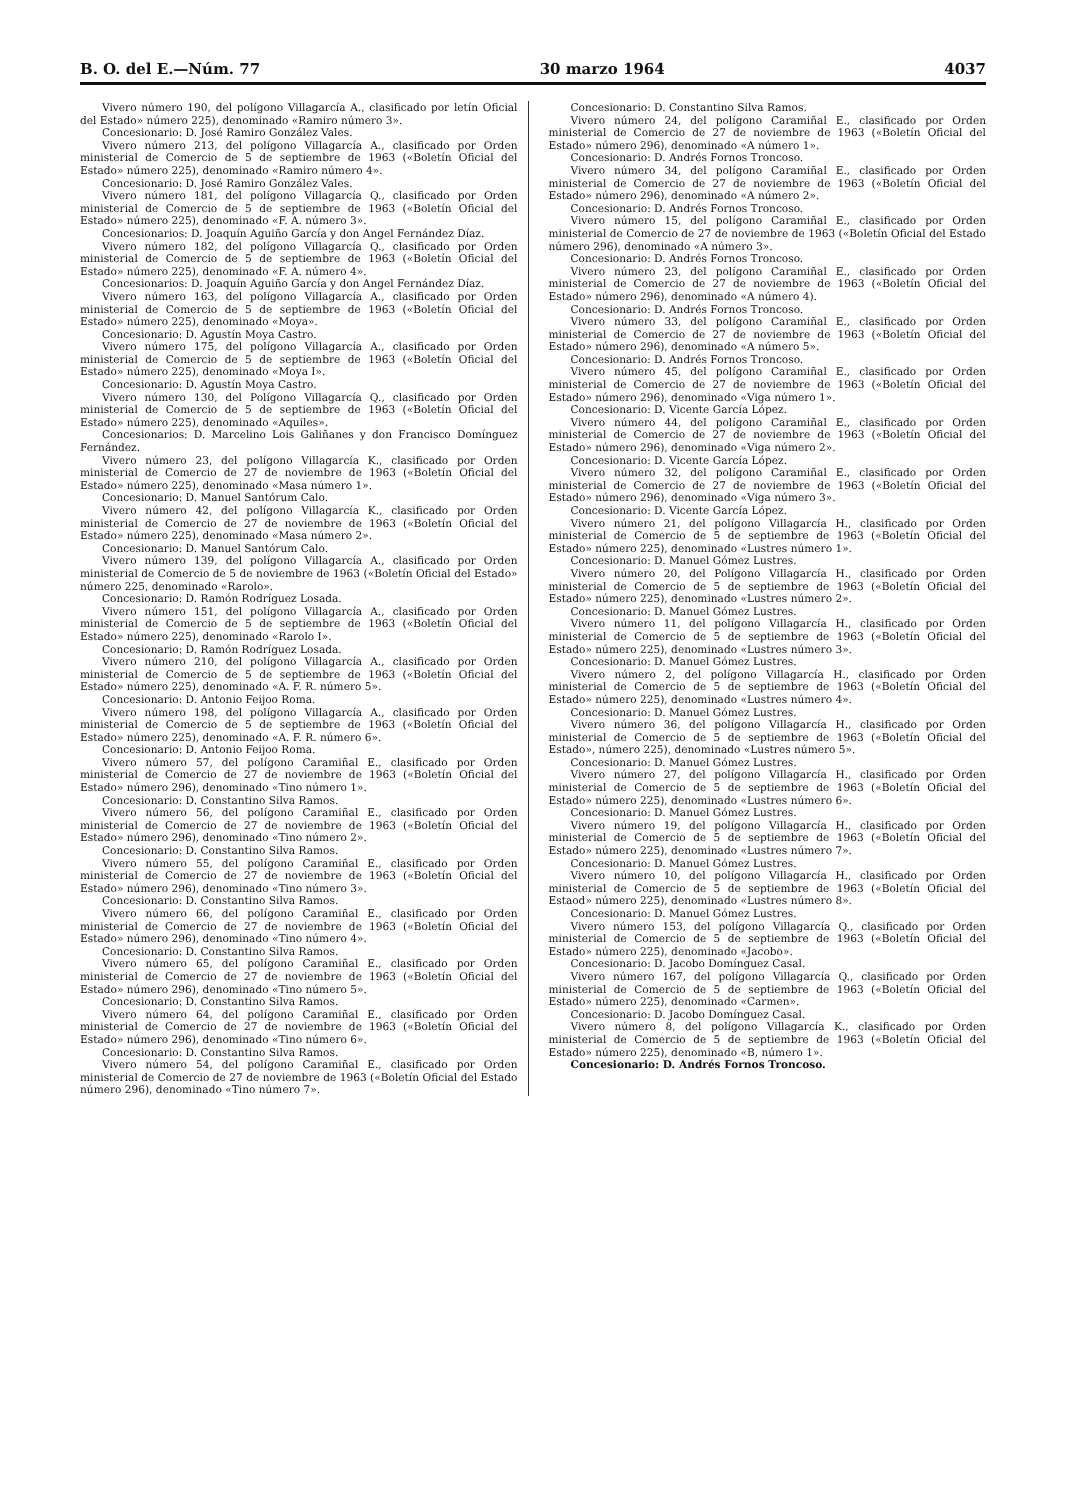B. O. del E.—Núm. 77 30 marzo 1964 4037
Vivero número 190, del polígono Villagarcía A., clasificado por letín Oficial del Estado» número 225), denominado «Ramiro número 3».
Concesionario: D. José Ramiro González Vales.
Vivero número 213, del polígono Villagarcía A., clasificado por Orden ministerial de Comercio de 5 de septiembre de 1963 («Boletín Oficial del Estado» número 225), denominado «Ramiro número 4».
Concesionario: D. José Ramiro González Vales.
Vivero número 181, del polígono Villagarcía Q., clasificado por Orden ministerial de Comercio de 5 de septiembre de 1963 («Boletín Oficial del Estado» número 225), denominado «F. A. número 3».
Concesionarios: D. Joaquín Aguiño García y don Angel Fernández Díaz.
Vivero número 182, del polígono Villagarcía Q., clasificado por Orden ministerial de Comercio de 5 de septiembre de 1963 («Boletín Oficial del Estado» número 225), denominado «F. A. número 4».
Concesionarios: D. Joaquín Aguiño García y don Angel Fernández Díaz.
Vivero número 163, del polígono Villagarcía A., clasificado por Orden ministerial de Comercio de 5 de septiembre de 1963 («Boletín Oficial del Estado» número 225), denominado «Moya».
Concesionario: D. Agustín Moya Castro.
Vivero número 175, del polígono Villagarcía A., clasificado por Orden ministerial de Comercio de 5 de septiembre de 1963 («Boletín Oficial del Estado» número 225), denominado «Moya I».
Concesionario: D. Agustín Moya Castro.
Vivero número 130, del Polígono Villagarcía Q., clasificado por Orden ministerial de Comercio de 5 de septiembre de 1963 («Boletín Oficial del Estado» número 225), denominado «Aquiles».
Concesionarios: D. Marcelino Lois Galiñanes y don Francisco Domínguez Fernández.
Vivero número 23, del polígono Villagarcía K., clasificado por Orden ministerial de Comercio de 27 de noviembre de 1963 («Boletín Oficial del Estado» número 225), denominado «Masa número 1».
Concesionario: D. Manuel Santórum Calo.
Vivero número 42, del polígono Villagarcía K., clasificado por Orden ministerial de Comercio de 27 de noviembre de 1963 («Boletín Oficial del Estado» número 225), denominado «Masa número 2».
Concesionario: D. Manuel Santórum Calo.
Vivero número 139, del polígono Villagarcía A., clasificado por Orden ministerial de Comercio de 5 de noviembre de 1963 («Boletín Oficial del Estado» número 225, denominado «Rarolo».
Concesionario: D. Ramón Rodríguez Losada.
Vivero número 151, del polígono Villagarcía A., clasificado por Orden ministerial de Comercio de 5 de septiembre de 1963 («Boletín Oficial del Estado» número 225), denominado «Rarolo I».
Concesionario: D. Ramón Rodríguez Losada.
Vivero número 210, del polígono Villagarcía A., clasificado por Orden ministerial de Comercio de 5 de septiembre de 1963 («Boletín Oficial del Estado» número 225), denominado «A. F. R. número 5».
Concesionario: D. Antonio Feijoo Roma.
Vivero número 198, del polígono Villagarcía A., clasificado por Orden ministerial de Comercio de 5 de septiembre de 1963 («Boletín Oficial del Estado» número 225), denominado «A. F. R. número 6».
Concesionario: D. Antonio Feijoo Roma.
Vivero número 57, del polígono Caramiñal E., clasificado por Orden ministerial de Comercio de 27 de noviembre de 1963 («Boletín Oficial del Estado» número 296), denominado «Tino número 1».
Concesionario: D. Constantino Silva Ramos.
Vivero número 56, del polígono Caramiñal E., clasificado por Orden ministerial de Comercio de 27 de noviembre de 1963 («Boletín Oficial del Estado» número 296), denominado «Tino número 2».
Concesionario: D. Constantino Silva Ramos.
Vivero número 55, del polígono Caramiñal E., clasificado por Orden ministerial de Comercio de 27 de noviembre de 1963 («Boletín Oficial del Estado» número 296), denominado «Tino número 3».
Concesionario: D. Constantino Silva Ramos.
Vivero número 66, del polígono Caramiñal E., clasificado por Orden ministerial de Comercio de 27 de noviembre de 1963 («Boletín Oficial del Estado» número 296), denominado «Tino número 4».
Concesionario: D. Constantino Silva Ramos.
Vivero número 65, del polígono Caramiñal E., clasificado por Orden ministerial de Comercio de 27 de noviembre de 1963 («Boletín Oficial del Estado» número 296), denominado «Tino número 5».
Concesionario: D. Constantino Silva Ramos.
Vivero número 64, del polígono Caramiñal E., clasificado por Orden ministerial de Comercio de 27 de noviembre de 1963 («Boletín Oficial del Estado» número 296), denominado «Tino número 6».
Concesionario: D. Constantino Silva Ramos.
Vivero número 54, del polígono Caramiñal E., clasificado por Orden ministerial de Comercio de 27 de noviembre de 1963 («Boletín Oficial del Estado número 296), denominado «Tino número 7».
Concesionario: D. Constantino Silva Ramos.
Vivero número 24, del polígono Caramiñal E., clasificado por Orden ministerial de Comercio de 27 de noviembre de 1963 («Boletín Oficial del Estado» número 296), denominado «A número 1».
Concesionario: D. Andrés Fornos Troncoso.
Vivero número 34, del polígono Caramiñal E., clasificado por Orden ministerial de Comercio de 27 de noviembre de 1963 («Boletín Oficial del Estado» número 296), denominado «A número 2».
Concesionario: D. Andrés Fornos Troncoso.
Vivero número 15, del polígono Caramiñal E., clasificado por Orden ministerial de Comercio de 27 de noviembre de 1963 («Boletín Oficial del Estado número 296), denominado «A número 3».
Concesionario: D. Andrés Fornos Troncoso.
Vivero número 23, del polígono Caramiñal E., clasificado por Orden ministerial de Comercio de 27 de noviembre de 1963 («Boletín Oficial del Estado» número 296), denominado «A número 4).
Concesionario: D. Andrés Fornos Troncoso.
Vivero número 33, del polígono Caramiñal E., clasificado por Orden ministerial de Comercio de 27 de noviembre de 1963 («Boletín Oficial del Estado» número 296), denominado «A número 5».
Concesionario: D. Andrés Fornos Troncoso.
Vivero número 45, del polígono Caramiñal E., clasificado por Orden ministerial de Comercio de 27 de noviembre de 1963 («Boletín Oficial del Estado» número 296), denominado «Viga número 1».
Concesionario: D. Vicente García López.
Vivero número 44, del polígono Caramiñal E., clasificado por Orden ministerial de Comercio de 27 de noviembre de 1963 («Boletín Oficial del Estado» número 296), denominado «Viga número 2».
Concesionario: D. Vicente García López.
Vivero número 32, del polígono Caramiñal E., clasificado por Orden ministerial de Comercio de 27 de noviembre de 1963 («Boletín Oficial del Estado» número 296), denominado «Viga número 3».
Concesionario: D. Vicente García López.
Vivero número 21, del polígono Villagarcía H., clasificado por Orden ministerial de Comercio de 5 de septiembre de 1963 («Boletín Oficial del Estado» número 225), denominado «Lustres número 1».
Concesionario: D. Manuel Gómez Lustres.
Vivero número 20, del Polígono Villagarcía H., clasificado por Orden ministerial de Comercio de 5 de septiembre de 1963 («Boletín Oficial del Estado» número 225), denominado «Lustres número 2».
Concesionario: D. Manuel Gómez Lustres.
Vivero número 11, del polígono Villagarcía H., clasificado por Orden ministerial de Comercio de 5 de septiembre de 1963 («Boletín Oficial del Estado» número 225), denominado «Lustres número 3».
Concesionario: D. Manuel Gómez Lustres.
Vivero número 2, del polígono Villagarcía H., clasificado por Orden ministerial de Comercio de 5 de septiembre de 1963 («Boletín Oficial del Estado» número 225), denominado «Lustres número 4».
Concesionario: D. Manuel Gómez Lustres.
Vivero número 36, del polígono Villagarcía H., clasificado por Orden ministerial de Comercio de 5 de septiembre de 1963 («Boletín Oficial del Estado», número 225), denominado «Lustres número 5».
Concesionario: D. Manuel Gómez Lustres.
Vivero número 27, del polígono Villagarcía H., clasificado por Orden ministerial de Comercio de 5 de septiembre de 1963 («Boletín Oficial del Estado» número 225), denominado «Lustres número 6».
Concesionario: D. Manuel Gómez Lustres.
Vivero número 19, del polígono Villagarcía H., clasificado por Orden ministerial de Comercio de 5 de septiembre de 1963 («Boletín Oficial del Estado» número 225), denominado «Lustres número 7».
Concesionario: D. Manuel Gómez Lustres.
Vivero número 10, del polígono Villagarcía H., clasificado por Orden ministerial de Comercio de 5 de septiembre de 1963 («Boletín Oficial del Estaod» número 225), denominado «Lustres número 8».
Concesionario: D. Manuel Gómez Lustres.
Vivero número 153, del polígono Villagarcía Q., clasificado por Orden ministerial de Comercio de 5 de septiembre de 1963 («Boletín Oficial del Estado» número 225), denominado «Jacobo».
Concesionario: D. Jacobo Domínguez Casal.
Vivero número 167, del polígono Villagarcía Q., clasificado por Orden ministerial de Comercio de 5 de septiembre de 1963 («Boletín Oficial del Estado» número 225), denominado «Carmen».
Concesionario: D. Jacobo Domínguez Casal.
Vivero número 8, del polígono Villagarcía K., clasificado por Orden ministerial de Comercio de 5 de septiembre de 1963 («Boletín Oficial del Estado» número 225), denominado «B, número 1».
Concesionario: D. Andrés Fornos Troncoso.